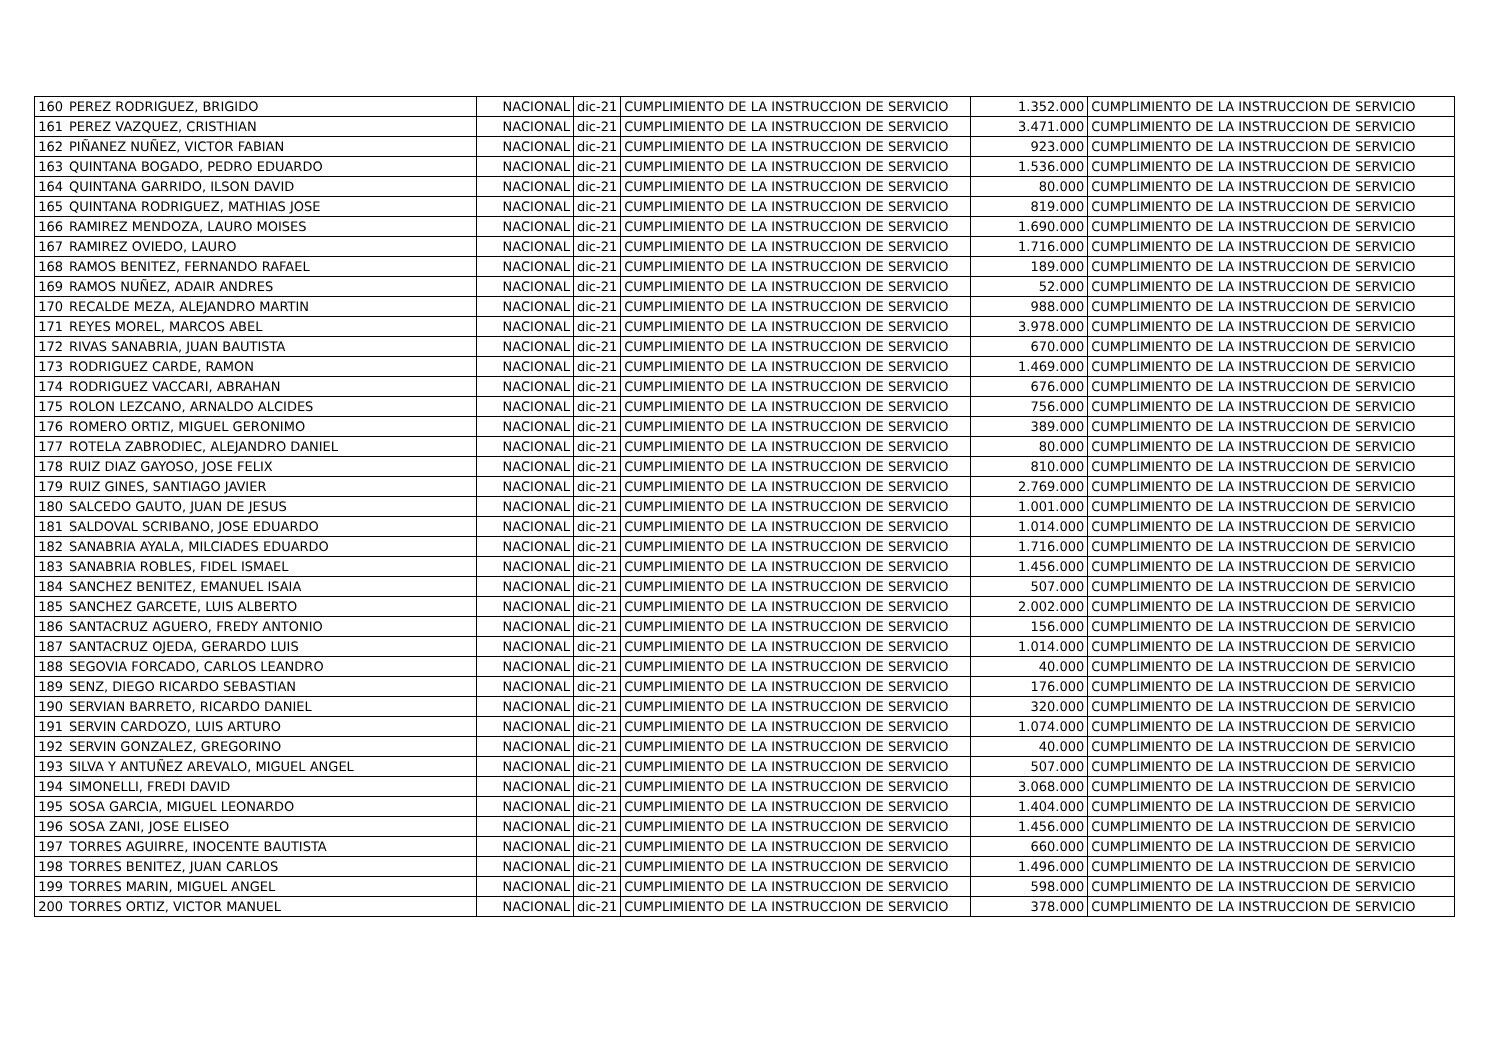| 160 | PEREZ RODRIGUEZ, BRIGIDO | NACIONAL | dic-21 | CUMPLIMIENTO DE LA INSTRUCCION DE SERVICIO | 1.352.000 | CUMPLIMIENTO DE LA INSTRUCCION DE SERVICIO |
| 161 | PEREZ VAZQUEZ, CRISTHIAN | NACIONAL | dic-21 | CUMPLIMIENTO DE LA INSTRUCCION DE SERVICIO | 3.471.000 | CUMPLIMIENTO DE LA INSTRUCCION DE SERVICIO |
| 162 | PIÑANEZ NUÑEZ, VICTOR FABIAN | NACIONAL | dic-21 | CUMPLIMIENTO DE LA INSTRUCCION DE SERVICIO | 923.000 | CUMPLIMIENTO DE LA INSTRUCCION DE SERVICIO |
| 163 | QUINTANA BOGADO, PEDRO EDUARDO | NACIONAL | dic-21 | CUMPLIMIENTO DE LA INSTRUCCION DE SERVICIO | 1.536.000 | CUMPLIMIENTO DE LA INSTRUCCION DE SERVICIO |
| 164 | QUINTANA GARRIDO, ILSON DAVID | NACIONAL | dic-21 | CUMPLIMIENTO DE LA INSTRUCCION DE SERVICIO | 80.000 | CUMPLIMIENTO DE LA INSTRUCCION DE SERVICIO |
| 165 | QUINTANA RODRIGUEZ, MATHIAS JOSE | NACIONAL | dic-21 | CUMPLIMIENTO DE LA INSTRUCCION DE SERVICIO | 819.000 | CUMPLIMIENTO DE LA INSTRUCCION DE SERVICIO |
| 166 | RAMIREZ MENDOZA, LAURO MOISES | NACIONAL | dic-21 | CUMPLIMIENTO DE LA INSTRUCCION DE SERVICIO | 1.690.000 | CUMPLIMIENTO DE LA INSTRUCCION DE SERVICIO |
| 167 | RAMIREZ OVIEDO, LAURO | NACIONAL | dic-21 | CUMPLIMIENTO DE LA INSTRUCCION DE SERVICIO | 1.716.000 | CUMPLIMIENTO DE LA INSTRUCCION DE SERVICIO |
| 168 | RAMOS BENITEZ, FERNANDO RAFAEL | NACIONAL | dic-21 | CUMPLIMIENTO DE LA INSTRUCCION DE SERVICIO | 189.000 | CUMPLIMIENTO DE LA INSTRUCCION DE SERVICIO |
| 169 | RAMOS NUÑEZ, ADAIR ANDRES | NACIONAL | dic-21 | CUMPLIMIENTO DE LA INSTRUCCION DE SERVICIO | 52.000 | CUMPLIMIENTO DE LA INSTRUCCION DE SERVICIO |
| 170 | RECALDE MEZA, ALEJANDRO MARTIN | NACIONAL | dic-21 | CUMPLIMIENTO DE LA INSTRUCCION DE SERVICIO | 988.000 | CUMPLIMIENTO DE LA INSTRUCCION DE SERVICIO |
| 171 | REYES MOREL, MARCOS ABEL | NACIONAL | dic-21 | CUMPLIMIENTO DE LA INSTRUCCION DE SERVICIO | 3.978.000 | CUMPLIMIENTO DE LA INSTRUCCION DE SERVICIO |
| 172 | RIVAS SANABRIA, JUAN BAUTISTA | NACIONAL | dic-21 | CUMPLIMIENTO DE LA INSTRUCCION DE SERVICIO | 670.000 | CUMPLIMIENTO DE LA INSTRUCCION DE SERVICIO |
| 173 | RODRIGUEZ CARDE, RAMON | NACIONAL | dic-21 | CUMPLIMIENTO DE LA INSTRUCCION DE SERVICIO | 1.469.000 | CUMPLIMIENTO DE LA INSTRUCCION DE SERVICIO |
| 174 | RODRIGUEZ VACCARI, ABRAHAN | NACIONAL | dic-21 | CUMPLIMIENTO DE LA INSTRUCCION DE SERVICIO | 676.000 | CUMPLIMIENTO DE LA INSTRUCCION DE SERVICIO |
| 175 | ROLON LEZCANO, ARNALDO ALCIDES | NACIONAL | dic-21 | CUMPLIMIENTO DE LA INSTRUCCION DE SERVICIO | 756.000 | CUMPLIMIENTO DE LA INSTRUCCION DE SERVICIO |
| 176 | ROMERO ORTIZ, MIGUEL GERONIMO | NACIONAL | dic-21 | CUMPLIMIENTO DE LA INSTRUCCION DE SERVICIO | 389.000 | CUMPLIMIENTO DE LA INSTRUCCION DE SERVICIO |
| 177 | ROTELA ZABRODIEC, ALEJANDRO DANIEL | NACIONAL | dic-21 | CUMPLIMIENTO DE LA INSTRUCCION DE SERVICIO | 80.000 | CUMPLIMIENTO DE LA INSTRUCCION DE SERVICIO |
| 178 | RUIZ DIAZ GAYOSO, JOSE FELIX | NACIONAL | dic-21 | CUMPLIMIENTO DE LA INSTRUCCION DE SERVICIO | 810.000 | CUMPLIMIENTO DE LA INSTRUCCION DE SERVICIO |
| 179 | RUIZ GINES, SANTIAGO JAVIER | NACIONAL | dic-21 | CUMPLIMIENTO DE LA INSTRUCCION DE SERVICIO | 2.769.000 | CUMPLIMIENTO DE LA INSTRUCCION DE SERVICIO |
| 180 | SALCEDO GAUTO, JUAN DE JESUS | NACIONAL | dic-21 | CUMPLIMIENTO DE LA INSTRUCCION DE SERVICIO | 1.001.000 | CUMPLIMIENTO DE LA INSTRUCCION DE SERVICIO |
| 181 | SALDOVAL SCRIBANO, JOSE EDUARDO | NACIONAL | dic-21 | CUMPLIMIENTO DE LA INSTRUCCION DE SERVICIO | 1.014.000 | CUMPLIMIENTO DE LA INSTRUCCION DE SERVICIO |
| 182 | SANABRIA AYALA, MILCIADES EDUARDO | NACIONAL | dic-21 | CUMPLIMIENTO DE LA INSTRUCCION DE SERVICIO | 1.716.000 | CUMPLIMIENTO DE LA INSTRUCCION DE SERVICIO |
| 183 | SANABRIA ROBLES, FIDEL ISMAEL | NACIONAL | dic-21 | CUMPLIMIENTO DE LA INSTRUCCION DE SERVICIO | 1.456.000 | CUMPLIMIENTO DE LA INSTRUCCION DE SERVICIO |
| 184 | SANCHEZ BENITEZ, EMANUEL ISAIA | NACIONAL | dic-21 | CUMPLIMIENTO DE LA INSTRUCCION DE SERVICIO | 507.000 | CUMPLIMIENTO DE LA INSTRUCCION DE SERVICIO |
| 185 | SANCHEZ GARCETE, LUIS ALBERTO | NACIONAL | dic-21 | CUMPLIMIENTO DE LA INSTRUCCION DE SERVICIO | 2.002.000 | CUMPLIMIENTO DE LA INSTRUCCION DE SERVICIO |
| 186 | SANTACRUZ AGUERO, FREDY ANTONIO | NACIONAL | dic-21 | CUMPLIMIENTO DE LA INSTRUCCION DE SERVICIO | 156.000 | CUMPLIMIENTO DE LA INSTRUCCION DE SERVICIO |
| 187 | SANTACRUZ OJEDA, GERARDO LUIS | NACIONAL | dic-21 | CUMPLIMIENTO DE LA INSTRUCCION DE SERVICIO | 1.014.000 | CUMPLIMIENTO DE LA INSTRUCCION DE SERVICIO |
| 188 | SEGOVIA FORCADO, CARLOS LEANDRO | NACIONAL | dic-21 | CUMPLIMIENTO DE LA INSTRUCCION DE SERVICIO | 40.000 | CUMPLIMIENTO DE LA INSTRUCCION DE SERVICIO |
| 189 | SENZ, DIEGO RICARDO SEBASTIAN | NACIONAL | dic-21 | CUMPLIMIENTO DE LA INSTRUCCION DE SERVICIO | 176.000 | CUMPLIMIENTO DE LA INSTRUCCION DE SERVICIO |
| 190 | SERVIAN BARRETO, RICARDO DANIEL | NACIONAL | dic-21 | CUMPLIMIENTO DE LA INSTRUCCION DE SERVICIO | 320.000 | CUMPLIMIENTO DE LA INSTRUCCION DE SERVICIO |
| 191 | SERVIN CARDOZO, LUIS ARTURO | NACIONAL | dic-21 | CUMPLIMIENTO DE LA INSTRUCCION DE SERVICIO | 1.074.000 | CUMPLIMIENTO DE LA INSTRUCCION DE SERVICIO |
| 192 | SERVIN GONZALEZ, GREGORINO | NACIONAL | dic-21 | CUMPLIMIENTO DE LA INSTRUCCION DE SERVICIO | 40.000 | CUMPLIMIENTO DE LA INSTRUCCION DE SERVICIO |
| 193 | SILVA Y ANTUÑEZ AREVALO, MIGUEL ANGEL | NACIONAL | dic-21 | CUMPLIMIENTO DE LA INSTRUCCION DE SERVICIO | 507.000 | CUMPLIMIENTO DE LA INSTRUCCION DE SERVICIO |
| 194 | SIMONELLI, FREDI DAVID | NACIONAL | dic-21 | CUMPLIMIENTO DE LA INSTRUCCION DE SERVICIO | 3.068.000 | CUMPLIMIENTO DE LA INSTRUCCION DE SERVICIO |
| 195 | SOSA GARCIA, MIGUEL LEONARDO | NACIONAL | dic-21 | CUMPLIMIENTO DE LA INSTRUCCION DE SERVICIO | 1.404.000 | CUMPLIMIENTO DE LA INSTRUCCION DE SERVICIO |
| 196 | SOSA ZANI, JOSE ELISEO | NACIONAL | dic-21 | CUMPLIMIENTO DE LA INSTRUCCION DE SERVICIO | 1.456.000 | CUMPLIMIENTO DE LA INSTRUCCION DE SERVICIO |
| 197 | TORRES AGUIRRE, INOCENTE BAUTISTA | NACIONAL | dic-21 | CUMPLIMIENTO DE LA INSTRUCCION DE SERVICIO | 660.000 | CUMPLIMIENTO DE LA INSTRUCCION DE SERVICIO |
| 198 | TORRES BENITEZ, JUAN CARLOS | NACIONAL | dic-21 | CUMPLIMIENTO DE LA INSTRUCCION DE SERVICIO | 1.496.000 | CUMPLIMIENTO DE LA INSTRUCCION DE SERVICIO |
| 199 | TORRES MARIN, MIGUEL ANGEL | NACIONAL | dic-21 | CUMPLIMIENTO DE LA INSTRUCCION DE SERVICIO | 598.000 | CUMPLIMIENTO DE LA INSTRUCCION DE SERVICIO |
| 200 | TORRES ORTIZ, VICTOR MANUEL | NACIONAL | dic-21 | CUMPLIMIENTO DE LA INSTRUCCION DE SERVICIO | 378.000 | CUMPLIMIENTO DE LA INSTRUCCION DE SERVICIO |